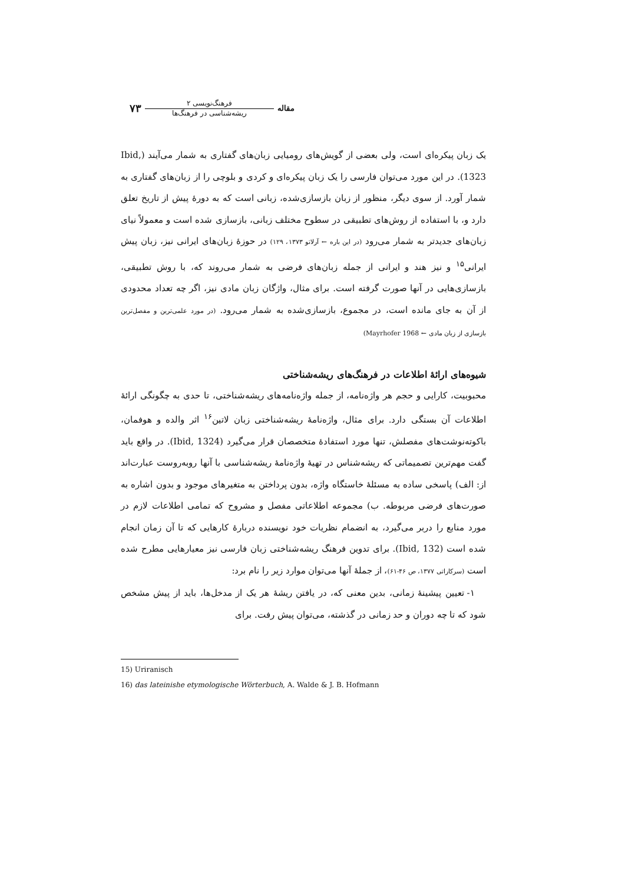مقاله
فرهنگ‌نویسی ۲
ریشه‌شناسی در فرهنگ‌ها
۷۳
یک زبان پیکره‌ای است، ولی بعضی از گویش‌های رومیایی زبان‌های گفتاری به شمار می‌آیند (Ibid, 1323). در این مورد می‌توان فارسی را یک زبان پیکره‌ای و کردی و بلوچی را از زبان‌های گفتاری به شمار آورد. از سوی دیگر، منظور از زبان بازسازی‌شده، زبانی است که به دورهٔ پیش از تاریخ تعلق دارد و، با استفاده از روش‌های تطبیقی در سطوح مختلف زبانی، بازسازی شده است و معمولاً نیای زبان‌های جدیدتر به شمار می‌رود (در این باره ← آرلاتو ۱۳۷۳، ۱۲۹) در حوزهٔ زبان‌های ایرانی نیز، زبان پیش ایرانی<sup>۱۵</sup> و نیز هند و ایرانی از جمله زبان‌های فرضی به شمار می‌روند که، با روش تطبیقی، بازسازی‌هایی در آنها صورت گرفته است. برای مثال، واژگان زبان مادی نیز، اگر چه تعداد محدودی از آن به جای مانده است، در مجموع، بازسازی‌شده به شمار می‌رود. (در مورد علمی‌ترین و مفصل‌ترین بازسازی از زبان مادی ← Mayrhofer 1968)
شیوه‌های ارائهٔ اطلاعات در فرهنگ‌های ریشه‌شناختی
محبوبیت، کارایی و حجم هر واژه‌نامه، از جمله واژه‌نامه‌های ریشه‌شناختی، تا حدی به چگونگی ارائهٔ اطلاعات آن بستگی دارد. برای مثال، واژه‌نامهٔ ریشه‌شناختی زبان لاتین<sup>۱۶</sup> اثر والده و هوفمان، باکوته‌نوشت‌های مفصلش، تنها مورد استفادهٔ متخصصان قرار می‌گیرد (Ibid, 1324). در واقع باید گفت مهم‌ترین تصمیماتی که ریشه‌شناس در تهیهٔ واژه‌نامهٔ ریشه‌شناسی با آنها روبه‌روست عبارت‌اند از: الف) پاسخی ساده به مسئلهٔ خاستگاه واژه، بدون پرداختن به متغیرهای موجود و بدون اشاره به صورت‌های فرضی مربوطه. ب) مجموعه اطلاعاتی مفصل و مشروح که تمامی اطلاعات لازم در مورد منابع را دربر می‌گیرد، به انضمام نظریات خود نویسنده دربارهٔ کارهایی که تا آن زمان انجام شده است (Ibid, 132). برای تدوین فرهنگ ریشه‌شناختی زبان فارسی نیز معیارهایی مطرح شده است (سرکاراتی ۱۳۷۷، ص ۴۶-۶۱)، از جملهٔ آنها می‌توان موارد زیر را نام برد:
۱- تعیین پیشینهٔ زمانی، بدین معنی که، در یافتن ریشهٔ هر یک از مدخل‌ها، باید از پیش مشخص شود که تا چه دوران و حد زمانی در گذشته، می‌توان پیش رفت. برای
15) Uriranisch
16) das lateinishe etymologische Wörterbuch, A. Walde & J. B. Hofmann